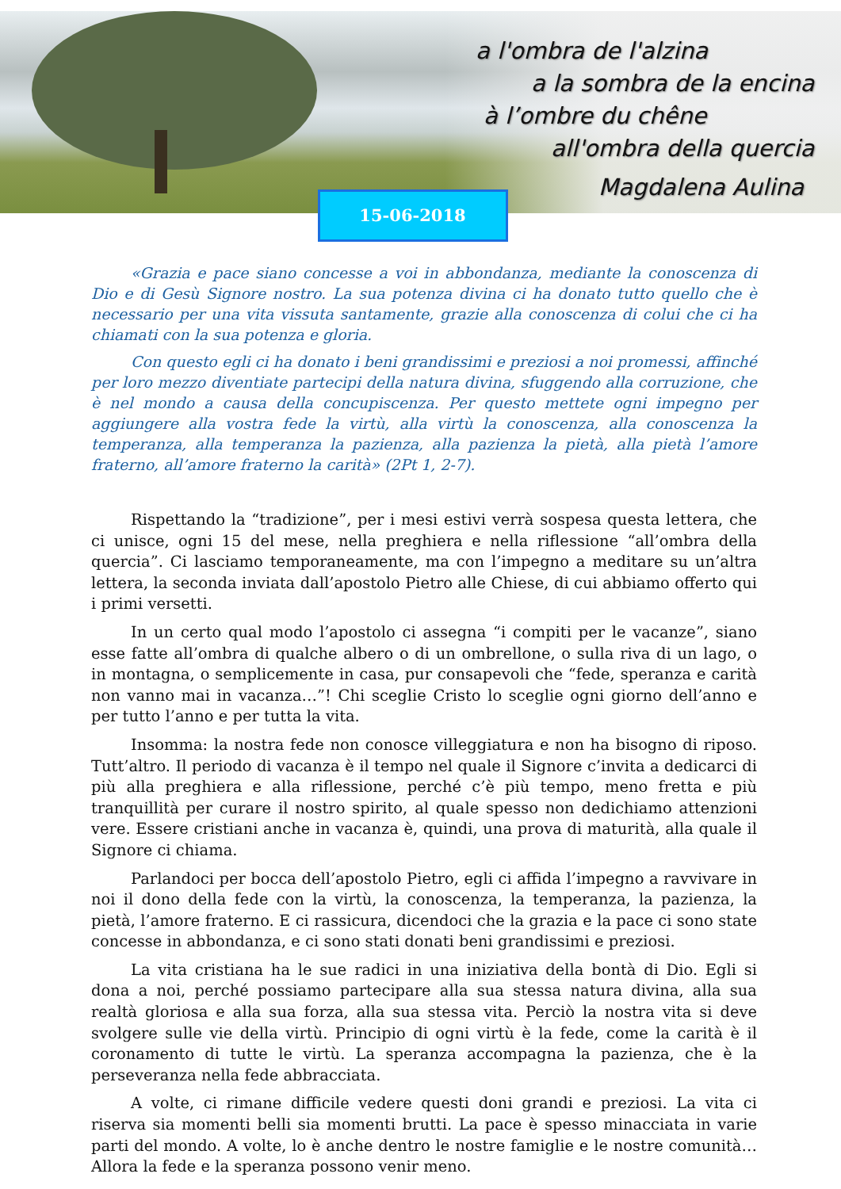a l'ombra de l'alzina
a la sombra de la encina
à l’ombre du chêne
all'ombra della quercia
Magdalena Aulina
15-06-2018
«Grazia e pace siano concesse a voi in abbondanza, mediante la conoscenza di Dio e di Gesù Signore nostro. La sua potenza divina ci ha donato tutto quello che è necessario per una vita vissuta santamente, grazie alla conoscenza di colui che ci ha chiamati con la sua potenza e gloria.
Con questo egli ci ha donato i beni grandissimi e preziosi a noi promessi, affinché per loro mezzo diventiate partecipi della natura divina, sfuggendo alla corruzione, che è nel mondo a causa della concupiscenza. Per questo mettete ogni impegno per aggiungere alla vostra fede la virtù, alla virtù la conoscenza, alla conoscenza la temperanza, alla temperanza la pazienza, alla pazienza la pietà, alla pietà l’amore fraterno, all’amore fraterno la carità» (2Pt 1, 2-7).
Rispettando la “tradizione”, per i mesi estivi verrà sospesa questa lettera, che ci unisce, ogni 15 del mese, nella preghiera e nella riflessione “all’ombra della quercia”. Ci lasciamo temporaneamente, ma con l’impegno a meditare su un’altra lettera, la seconda inviata dall’apostolo Pietro alle Chiese, di cui abbiamo offerto qui i primi versetti.
In un certo qual modo l’apostolo ci assegna “i compiti per le vacanze”, siano esse fatte all’ombra di qualche albero o di un ombrellone, o sulla riva di un lago, o in montagna, o semplicemente in casa, pur consapevoli che “fede, speranza e carità non vanno mai in vacanza…”! Chi sceglie Cristo lo sceglie ogni giorno dell’anno e per tutto l’anno e per tutta la vita.
Insomma: la nostra fede non conosce villeggiatura e non ha bisogno di riposo. Tutt’altro. Il periodo di vacanza è il tempo nel quale il Signore c’invita a dedicarci di più alla preghiera e alla riflessione, perché c’è più tempo, meno fretta e più tranquillità per curare il nostro spirito, al quale spesso non dedichiamo attenzioni vere. Essere cristiani anche in vacanza è, quindi, una prova di maturità, alla quale il Signore ci chiama.
Parlandoci per bocca dell’apostolo Pietro, egli ci affida l’impegno a ravvivare in noi il dono della fede con la virtù, la conoscenza, la temperanza, la pazienza, la pietà, l’amore fraterno. E ci rassicura, dicendoci che la grazia e la pace ci sono state concesse in abbondanza, e ci sono stati donati beni grandissimi e preziosi.
La vita cristiana ha le sue radici in una iniziativa della bontà di Dio. Egli si dona a noi, perché possiamo partecipare alla sua stessa natura divina, alla sua realtà gloriosa e alla sua forza, alla sua stessa vita. Perciò la nostra vita si deve svolgere sulle vie della virtù. Principio di ogni virtù è la fede, come la carità è il coronamento di tutte le virtù. La speranza accompagna la pazienza, che è la perseveranza nella fede abbracciata.
A volte, ci rimane difficile vedere questi doni grandi e preziosi. La vita ci riserva sia momenti belli sia momenti brutti. La pace è spesso minacciata in varie parti del mondo. A volte, lo è anche dentro le nostre famiglie e le nostre comunità… Allora la fede e la speranza possono venir meno.